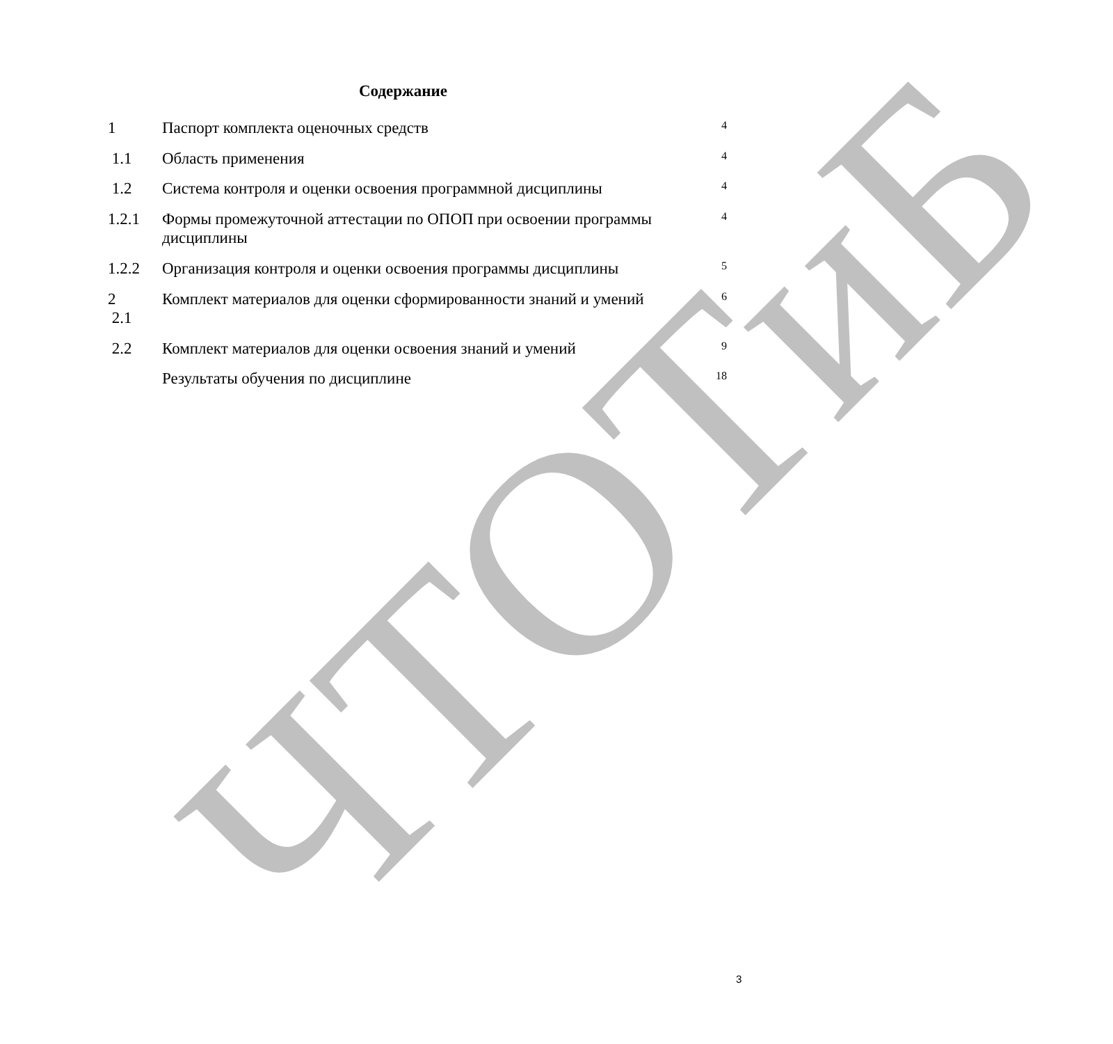ЧТОТиБ
Содержание
| 1 | Паспорт комплекта оценочных средств | 4 |
| 1.1 | Область применения | 4 |
| 1.2 | Система контроля и оценки освоения программной дисциплины | 4 |
| 1.2.1 | Формы промежуточной аттестации по ОПОП при освоении программы дисциплины | 4 |
| 1.2.2 | Организация контроля и оценки освоения программы дисциплины | 5 |
| 2 2.1 | Комплект материалов для оценки сформированности знаний и умений | 6 |
| 2.2 | Комплект материалов для оценки освоения знаний и умений | 9 |
| | Результаты обучения по дисциплине | 18 |
3